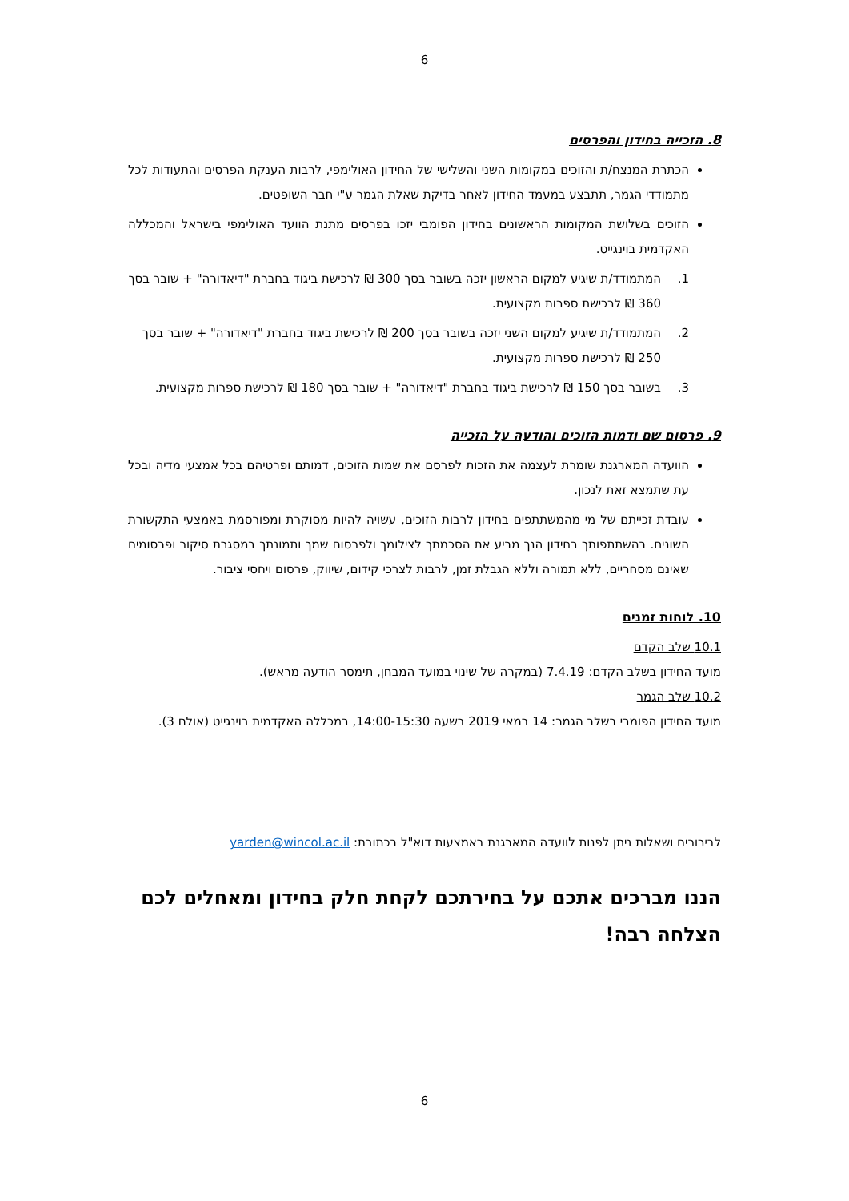6
8. הזכייה בחידון והפרסים
הכתרת המנצח/ת והזוכים במקומות השני והשלישי של החידון האולימפי, לרבות הענקת הפרסים והתעודות לכל מתמודדי הגמר, תתבצע במעמד החידון לאחר בדיקת שאלת הגמר ע"י חבר השופטים.
הזוכים בשלושת המקומות הראשונים בחידון הפומבי יזכו בפרסים מתנת הוועד האולימפי בישראל והמכללה האקדמית בוינגייט.
1. המתמודד/ת שיגיע למקום הראשון יזכה בשובר בסך 300 ₪ לרכישת ביגוד בחברת "דיאדורה" + שובר בסך 360 ₪ לרכישת ספרות מקצועית.
2. המתמודד/ת שיגיע למקום השני יזכה בשובר בסך 200 ₪ לרכישת ביגוד בחברת "דיאדורה" + שובר בסך 250 ₪ לרכישת ספרות מקצועית.
3. בשובר בסך 150 ₪ לרכישת ביגוד בחברת "דיאדורה" + שובר בסך 180 ₪ לרכישת ספרות מקצועית.
9. פרסום שם ודמות הזוכים והודעה על הזכייה
הוועדה המארגנת שומרת לעצמה את הזכות לפרסם את שמות הזוכים, דמותם ופרטיהם בכל אמצעי מדיה ובכל עת שתמצא זאת לנכון.
עובדת זכייתם של מי מהמשתתפים בחידון לרבות הזוכים, עשויה להיות מסוקרת ומפורסמת באמצעי התקשורת השונים. בהשתתפותך בחידון הנך מביע את הסכמתך לצילומך ולפרסום שמך ותמונתך במסגרת סיקור ופרסומים שאינם מסחריים, ללא תמורה וללא הגבלת זמן, לרבות לצרכי קידום, שיווק, פרסום ויחסי ציבור.
10. לוחות זמנים
10.1 שלב הקדם
מועד החידון בשלב הקדם: 7.4.19 (במקרה של שינוי במועד המבחן, תימסר הודעה מראש).
10.2 שלב הגמר
מועד החידון הפומבי בשלב הגמר: 14 במאי 2019 בשעה 14:00-15:30, במכללה האקדמית בוינגייט (אולם 3).
לבירורים ושאלות ניתן לפנות לוועדה המארגנת באמצעות דוא"ל בכתובת: yarden@wincol.ac.il
הננו מברכים אתכם על בחירתכם לקחת חלק בחידון ומאחלים לכם הצלחה רבה!
6